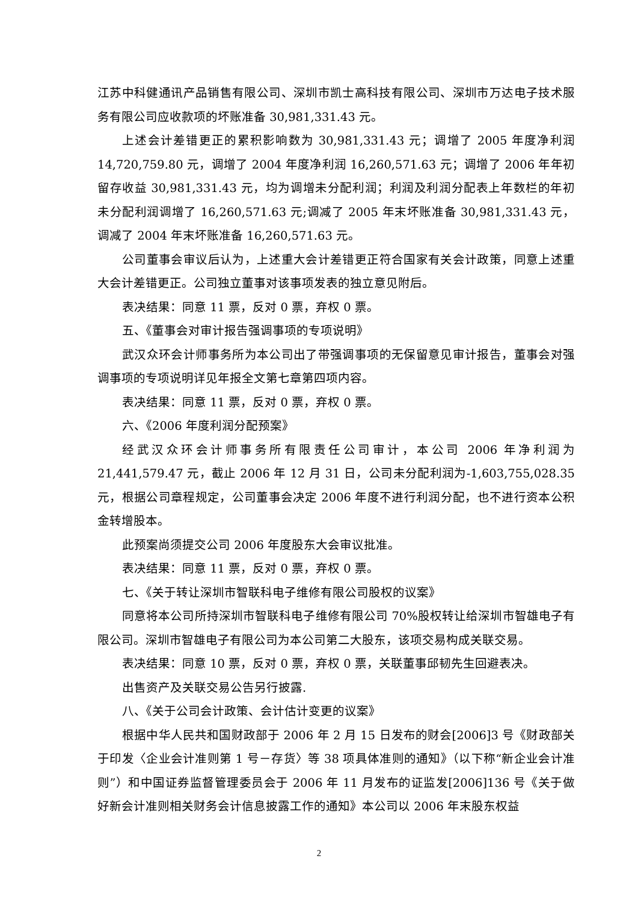江苏中科健通讯产品销售有限公司、深圳市凯士高科技有限公司、深圳市万达电子技术服务有限公司应收款项的坏账准备 30,981,331.43 元。
上述会计差错更正的累积影响数为 30,981,331.43 元；调增了 2005 年度净利润 14,720,759.80 元，调增了 2004 年度净利润 16,260,571.63 元；调增了 2006 年年初留存收益 30,981,331.43 元，均为调增未分配利润；利润及利润分配表上年数栏的年初未分配利润调增了 16,260,571.63 元;调减了 2005 年末坏账准备 30,981,331.43 元，调减了 2004 年末坏账准备 16,260,571.63 元。
公司董事会审议后认为，上述重大会计差错更正符合国家有关会计政策，同意上述重大会计差错更正。公司独立董事对该事项发表的独立意见附后。
表决结果：同意 11 票，反对 0 票，弃权 0 票。
五、《董事会对审计报告强调事项的专项说明》
武汉众环会计师事务所为本公司出了带强调事项的无保留意见审计报告，董事会对强调事项的专项说明详见年报全文第七章第四项内容。
表决结果：同意 11 票，反对 0 票，弃权 0 票。
六、《2006 年度利润分配预案》
经武汉众环会计师事务所有限责任公司审计，本公司 2006 年净利润为 21,441,579.47 元，截止 2006 年 12 月 31 日，公司未分配利润为-1,603,755,028.35 元，根据公司章程规定，公司董事会决定 2006 年度不进行利润分配，也不进行资本公积金转增股本。
此预案尚须提交公司 2006 年度股东大会审议批准。
表决结果：同意 11 票，反对 0 票，弃权 0 票。
七、《关于转让深圳市智联科电子维修有限公司股权的议案》
同意将本公司所持深圳市智联科电子维修有限公司 70%股权转让给深圳市智雄电子有限公司。深圳市智雄电子有限公司为本公司第二大股东，该项交易构成关联交易。
表决结果：同意 10 票，反对 0 票，弃权 0 票，关联董事邱韧先生回避表决。
出售资产及关联交易公告另行披露.
八、《关于公司会计政策、会计估计变更的议案》
根据中华人民共和国财政部于 2006 年 2 月 15 日发布的财会[2006]3 号《财政部关于印发〈企业会计准则第 1 号－存货〉等 38 项具体准则的通知》（以下称“新企业会计准则”）和中国证券监督管理委员会于 2006 年 11 月发布的证监发[2006]136 号《关于做好新会计准则相关财务会计信息披露工作的通知》本公司以 2006 年末股东权益
2